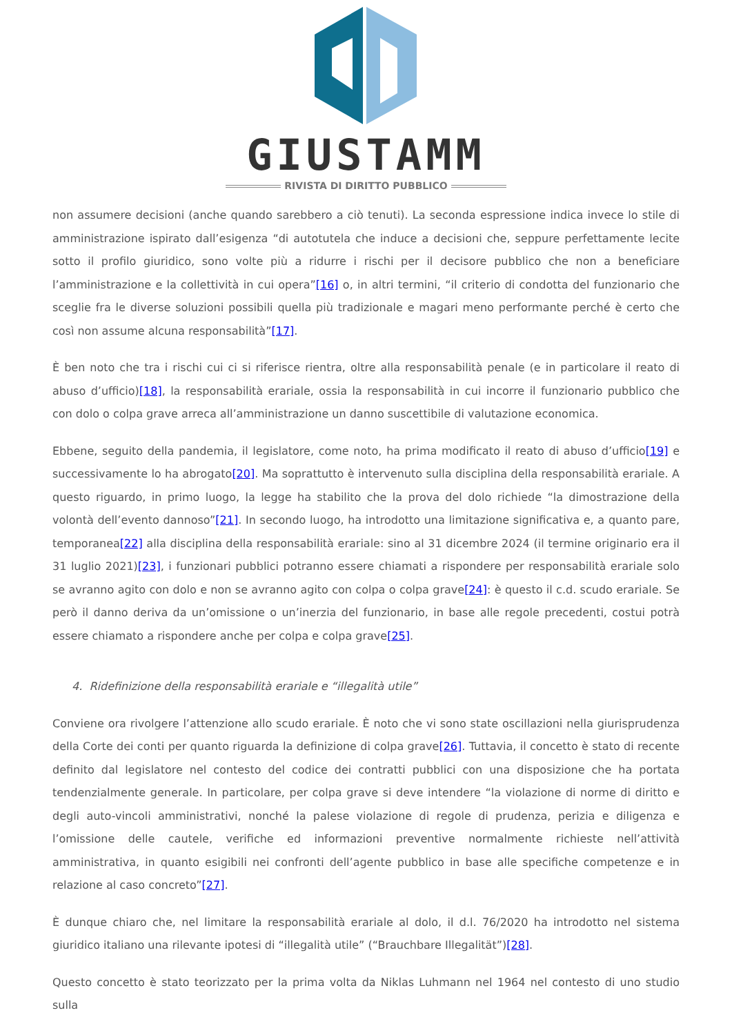GIUSTAMM
RIVISTA DI DIRITTO PUBBLICO
non assumere decisioni (anche quando sarebbero a ciò tenuti). La seconda espressione indica invece lo stile di amministrazione ispirato dall’esigenza “di autotutela che induce a decisioni che, seppure perfettamente lecite sotto il profilo giuridico, sono volte più a ridurre i rischi per il decisore pubblico che non a beneficiare l’amministrazione e la collettività in cui opera”[16] o, in altri termini, “il criterio di condotta del funzionario che sceglie fra le diverse soluzioni possibili quella più tradizionale e magari meno performante perché è certo che così non assume alcuna responsabilità”[17].
È ben noto che tra i rischi cui ci si riferisce rientra, oltre alla responsabilità penale (e in particolare il reato di abuso d’ufficio)[18], la responsabilità erariale, ossia la responsabilità in cui incorre il funzionario pubblico che con dolo o colpa grave arreca all’amministrazione un danno suscettibile di valutazione economica.
Ebbene, seguito della pandemia, il legislatore, come noto, ha prima modificato il reato di abuso d’ufficio[19] e successivamente lo ha abrogato[20]. Ma soprattutto è intervenuto sulla disciplina della responsabilità erariale. A questo riguardo, in primo luogo, la legge ha stabilito che la prova del dolo richiede “la dimostrazione della volontà dell’evento dannoso”[21]. In secondo luogo, ha introdotto una limitazione significativa e, a quanto pare, temporanea[22] alla disciplina della responsabilità erariale: sino al 31 dicembre 2024 (il termine originario era il 31 luglio 2021)[23], i funzionari pubblici potranno essere chiamati a rispondere per responsabilità erariale solo se avranno agito con dolo e non se avranno agito con colpa o colpa grave[24]: è questo il c.d. scudo erariale. Se però il danno deriva da un’omissione o un’inerzia del funzionario, in base alle regole precedenti, costui potrà essere chiamato a rispondere anche per colpa e colpa grave[25].
4. Ridefinizione della responsabilità erariale e “illegalità utile”
Conviene ora rivolgere l’attenzione allo scudo erariale. È noto che vi sono state oscillazioni nella giurisprudenza della Corte dei conti per quanto riguarda la definizione di colpa grave[26]. Tuttavia, il concetto è stato di recente definito dal legislatore nel contesto del codice dei contratti pubblici con una disposizione che ha portata tendenzialmente generale. In particolare, per colpa grave si deve intendere “la violazione di norme di diritto e degli auto-vincoli amministrativi, nonché la palese violazione di regole di prudenza, perizia e diligenza e l’omissione delle cautele, verifiche ed informazioni preventive normalmente richieste nell’attività amministrativa, in quanto esigibili nei confronti dell’agente pubblico in base alle specifiche competenze e in relazione al caso concreto”[27].
È dunque chiaro che, nel limitare la responsabilità erariale al dolo, il d.l. 76/2020 ha introdotto nel sistema giuridico italiano una rilevante ipotesi di “illegalità utile” (“Brauchbare Illegalität”)[28].
Questo concetto è stato teorizzato per la prima volta da Niklas Luhmann nel 1964 nel contesto di uno studio sulla